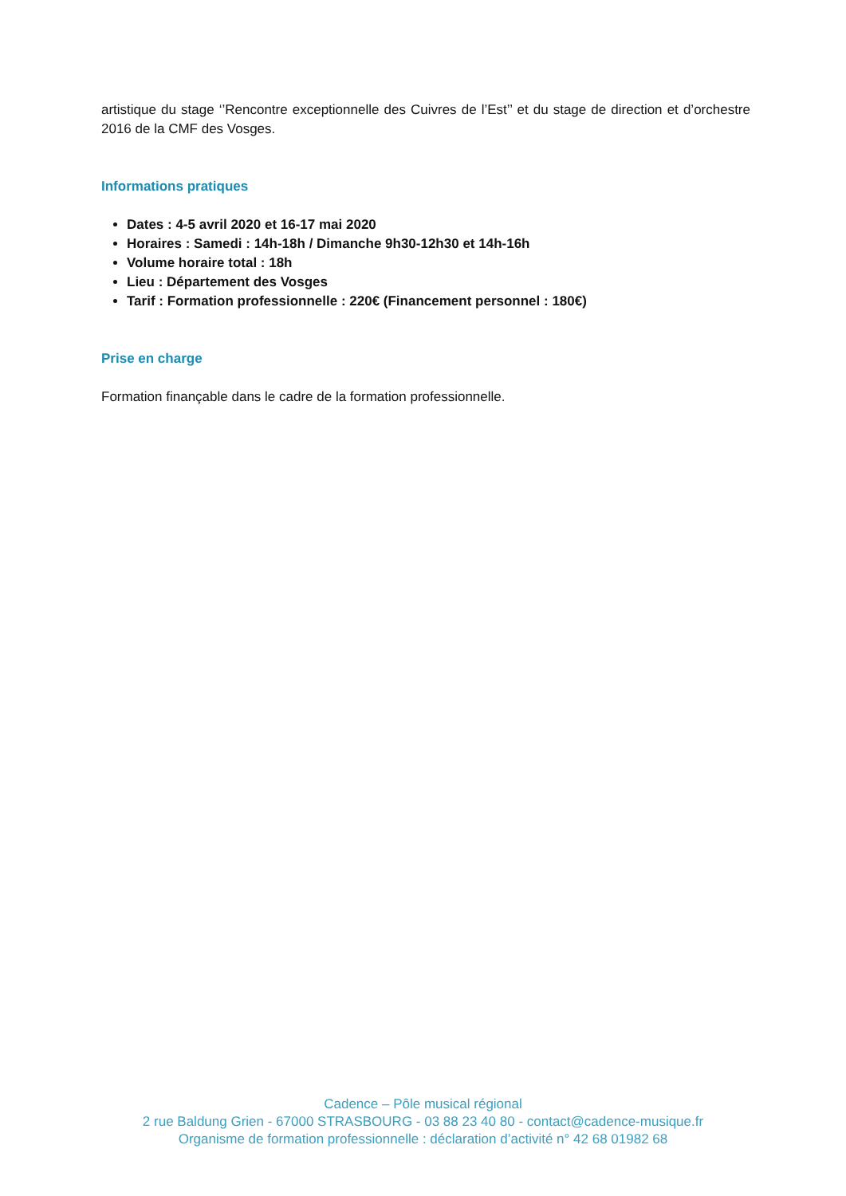artistique du stage ‘’Rencontre exceptionnelle des Cuivres de l’Est’’ et du stage de direction et d’orchestre 2016 de la CMF des Vosges.
Informations pratiques
Dates : 4-5 avril 2020 et 16-17 mai 2020
Horaires : Samedi : 14h-18h / Dimanche 9h30-12h30 et 14h-16h
Volume horaire total : 18h
Lieu : Département des Vosges
Tarif : Formation professionnelle : 220€ (Financement personnel : 180€)
Prise en charge
Formation finançable dans le cadre de la formation professionnelle.
Cadence – Pôle musical régional
2 rue Baldung Grien - 67000 STRASBOURG - 03 88 23 40 80 - contact@cadence-musique.fr
Organisme de formation professionnelle : déclaration d’activité n° 42 68 01982 68